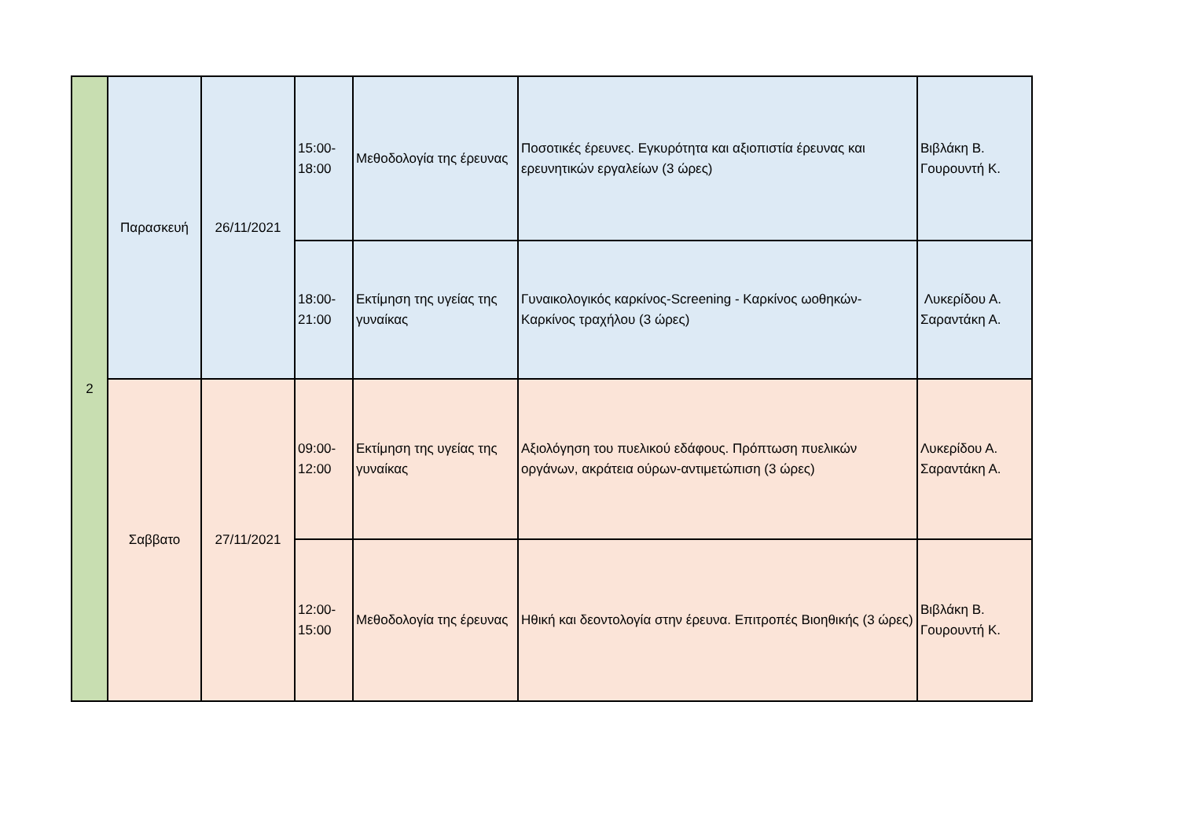| 2 | Παρασκευή | 26/11/2021 | 15:00- 18:00 | Μεθοδολογία της έρευνας | Ποσοτικές έρευνες. Εγκυρότητα και αξιοπιστία έρευνας και ερευνητικών εργαλείων (3 ώρες) | Βιβλάκη Β. Γουρουντή Κ. |
| | | | 18:00- 21:00 | Εκτίμηση της υγείας της γυναίκας | Γυναικολογικός καρκίνος-Screening - Καρκίνος ωοθηκών-Καρκίνος τραχήλου (3 ώρες) | Λυκερίδου Α. Σαραντάκη Α. |
| | Σαββατο | 27/11/2021 | 09:00- 12:00 | Εκτίμηση της υγείας της γυναίκας | Αξιολόγηση του πυελικού εδάφους. Πρόπτωση πυελικών οργάνων, ακράτεια ούρων-αντιμετώπιση (3 ώρες) | Λυκερίδου Α. Σαραντάκη Α. |
| | | | 12:00- 15:00 | Μεθοδολογία της έρευνας | Ηθική και δεοντολογία στην έρευνα. Επιτροπές Βιοηθικής (3 ώρες) | Βιβλάκη Β. Γουρουντή Κ. |